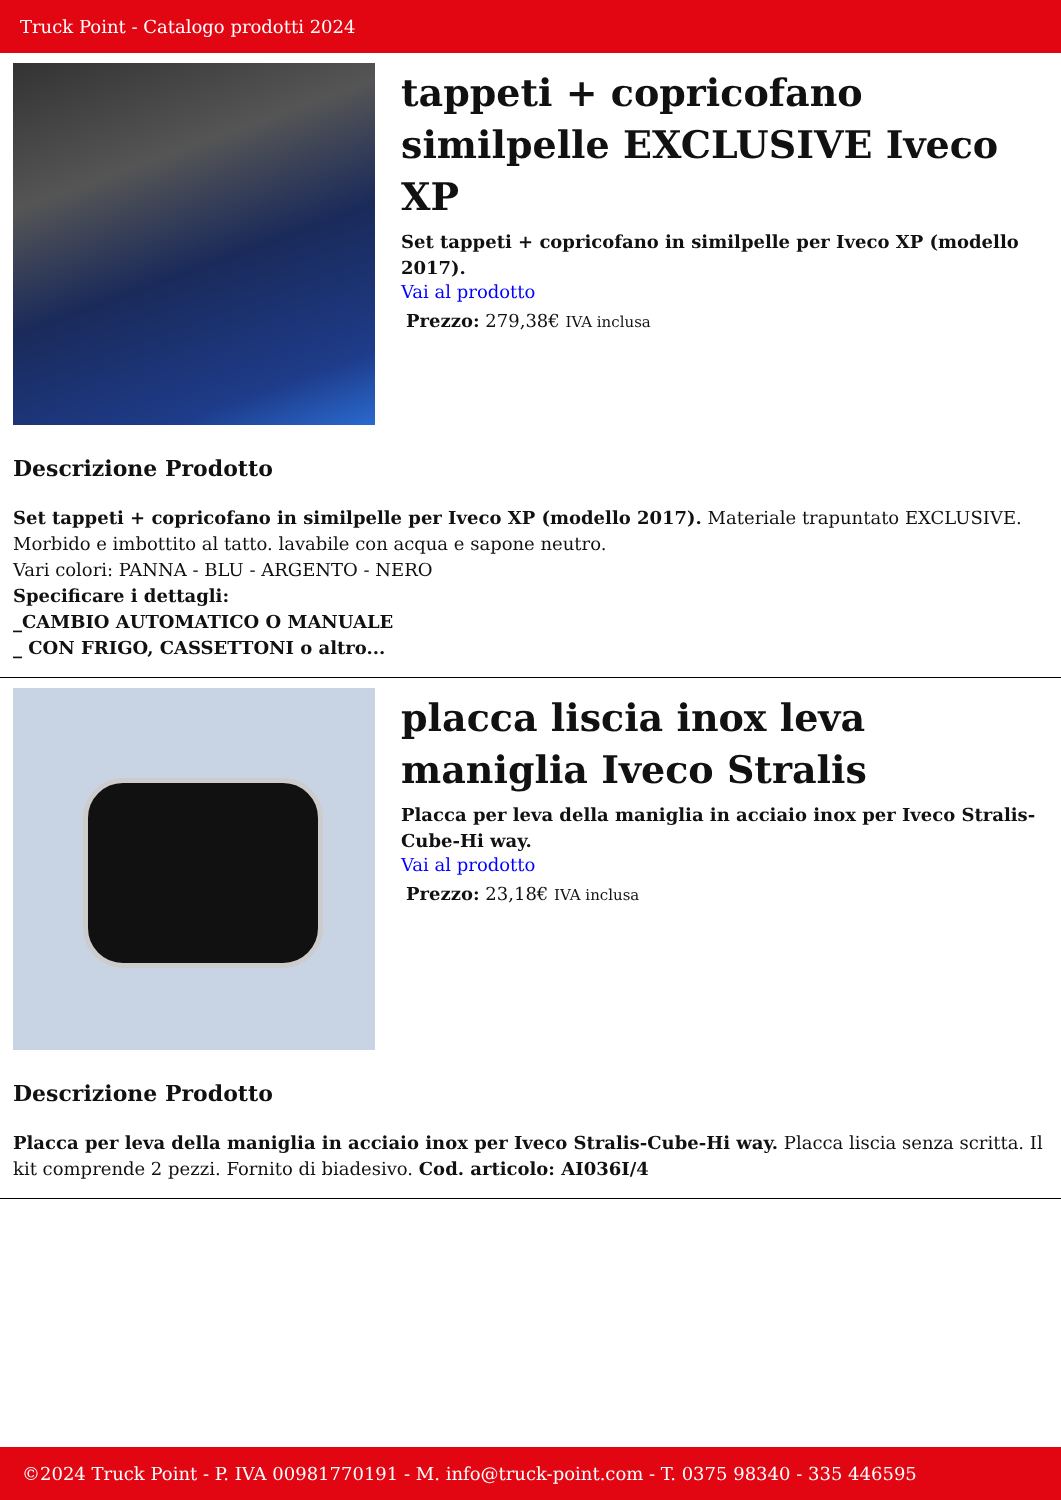Truck Point - Catalogo prodotti 2024
tappeti + copricofano similpelle EXCLUSIVE Iveco XP
Set tappeti + copricofano in similpelle per Iveco XP (modello 2017).
Vai al prodotto
Prezzo: 279,38€ IVA inclusa
Descrizione Prodotto
Set tappeti + copricofano in similpelle per Iveco XP (modello 2017). Materiale trapuntato EXCLUSIVE. Morbido e imbottito al tatto. lavabile con acqua e sapone neutro.
Vari colori: PANNA - BLU - ARGENTO - NERO
Specificare i dettagli:
_CAMBIO AUTOMATICO O MANUALE
_ CON FRIGO, CASSETTONI o altro...
placca liscia inox leva maniglia Iveco Stralis
Placca per leva della maniglia in acciaio inox per Iveco Stralis-Cube-Hi way.
Vai al prodotto
Prezzo: 23,18€ IVA inclusa
Descrizione Prodotto
Placca per leva della maniglia in acciaio inox per Iveco Stralis-Cube-Hi way. Placca liscia senza scritta. Il kit comprende 2 pezzi. Fornito di biadesivo. Cod. articolo: AI036I/4
©2024 Truck Point - P. IVA 00981770191 - M. info@truck-point.com - T. 0375 98340 - 335 446595